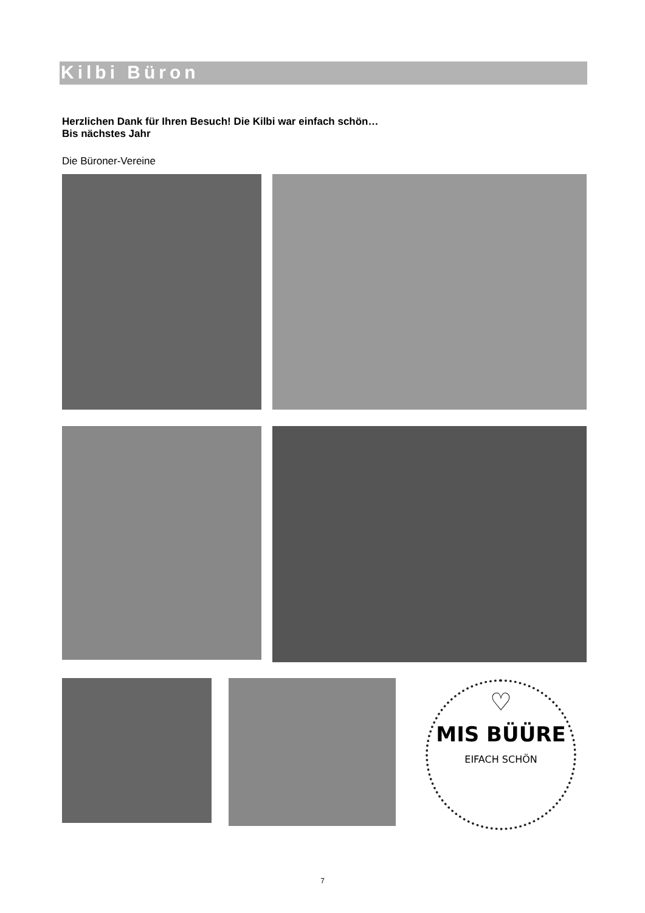Kilbi Büron
Herzlichen Dank für Ihren Besuch! Die Kilbi war einfach schön…
Bis nächstes Jahr
Die Büroner-Vereine
♡
MIS BÜÜRE
EIFACH SCHÖN
7